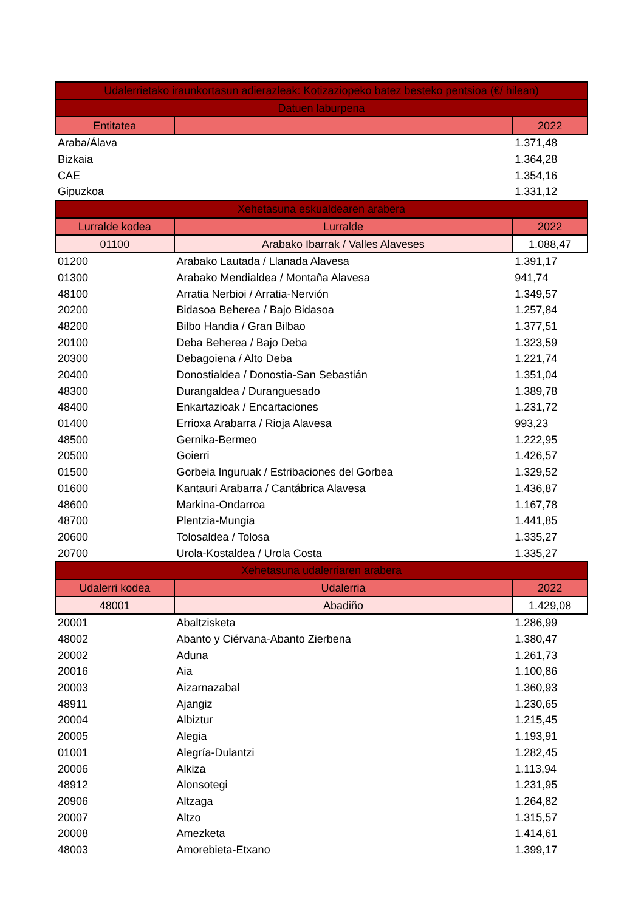| Udalerrietako iraunkortasun adierazleak: Kotizaziopeko batez besteko pentsioa (€/ hilean) | | |
| --- | --- | --- |
| Datuen laburpena | | |
| Entitatea | | 2022 |
| Araba/Álava | | 1.371,48 |
| Bizkaia | | 1.364,28 |
| CAE | | 1.354,16 |
| Gipuzkoa | | 1.331,12 |
| Xehetasuna eskualdearen arabera | | |
| Lurralde kodea | Lurralde | 2022 |
| 01100 | Arabako Ibarrak / Valles Alaveses | 1.088,47 |
| 01200 | Arabako Lautada / Llanada Alavesa | 1.391,17 |
| 01300 | Arabako Mendialdea / Montaña Alavesa | 941,74 |
| 48100 | Arratia Nerbioi / Arratia-Nervión | 1.349,57 |
| 20200 | Bidasoa Beherea / Bajo Bidasoa | 1.257,84 |
| 48200 | Bilbo Handia / Gran Bilbao | 1.377,51 |
| 20100 | Deba Beherea / Bajo Deba | 1.323,59 |
| 20300 | Debagoiena / Alto Deba | 1.221,74 |
| 20400 | Donostialdea / Donostia-San Sebastián | 1.351,04 |
| 48300 | Durangaldea / Duranguesado | 1.389,78 |
| 48400 | Enkartazioak / Encartaciones | 1.231,72 |
| 01400 | Errioxa Arabarra / Rioja Alavesa | 993,23 |
| 48500 | Gernika-Bermeo | 1.222,95 |
| 20500 | Goierri | 1.426,57 |
| 01500 | Gorbeia Inguruak / Estribaciones del Gorbea | 1.329,52 |
| 01600 | Kantauri Arabarra / Cantábrica Alavesa | 1.436,87 |
| 48600 | Markina-Ondarroa | 1.167,78 |
| 48700 | Plentzia-Mungia | 1.441,85 |
| 20600 | Tolosaldea / Tolosa | 1.335,27 |
| 20700 | Urola-Kostaldea / Urola Costa | 1.335,27 |
| Xehetasuna udalerriaren arabera | | |
| Udalerri kodea | Udalerria | 2022 |
| 48001 | Abadiño | 1.429,08 |
| 20001 | Abaltzisketa | 1.286,99 |
| 48002 | Abanto y Ciérvana-Abanto Zierbena | 1.380,47 |
| 20002 | Aduna | 1.261,73 |
| 20016 | Aia | 1.100,86 |
| 20003 | Aizarnazabal | 1.360,93 |
| 48911 | Ajangiz | 1.230,65 |
| 20004 | Albiztur | 1.215,45 |
| 20005 | Alegia | 1.193,91 |
| 01001 | Alegría-Dulantzi | 1.282,45 |
| 20006 | Alkiza | 1.113,94 |
| 48912 | Alonsotegi | 1.231,95 |
| 20906 | Altzaga | 1.264,82 |
| 20007 | Altzo | 1.315,57 |
| 20008 | Amezketa | 1.414,61 |
| 48003 | Amorebieta-Etxano | 1.399,17 |